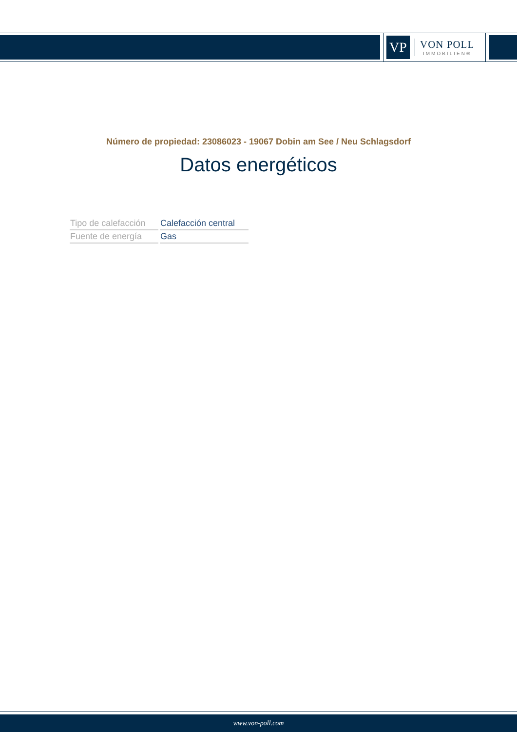VP
VON POLL
IMMOBILIEN®
Número de propiedad: 23086023 - 19067 Dobin am See / Neu Schlagsdorf
Datos energéticos
| Tipo de calefacción | Calefacción central |
| Fuente de energía | Gas |
www.von-poll.com